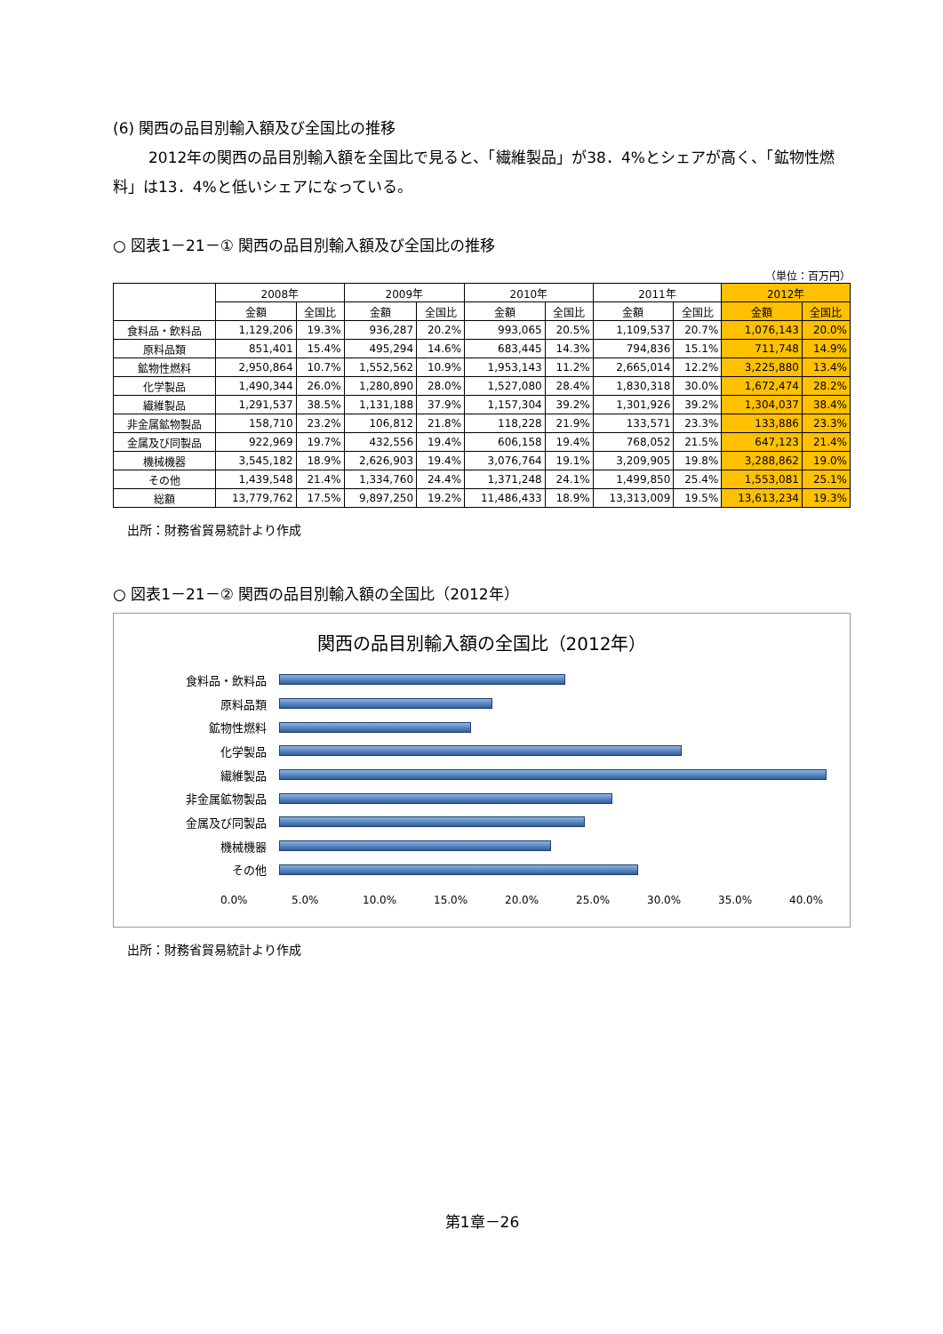(6) 関西の品目別輸入額及び全国比の推移
2012年の関西の品目別輸入額を全国比で見ると、「繊維製品」が38．4%とシェアが高く、「鉱物性燃料」は13．4%と低いシェアになっている。
○ 図表1－21－① 関西の品目別輸入額及び全国比の推移
（単位：百万円）
| | 2008年 | | 2009年 | | 2010年 | | 2011年 | | 2012年 | |
| --- | --- | --- | --- | --- | --- | --- | --- | --- | --- | --- |
| | 金額 | 全国比 | 金額 | 全国比 | 金額 | 全国比 | 金額 | 全国比 | 金額 | 全国比 |
| 食料品・飲料品 | 1,129,206 | 19.3% | 936,287 | 20.2% | 993,065 | 20.5% | 1,109,537 | 20.7% | 1,076,143 | 20.0% |
| 原料品類 | 851,401 | 15.4% | 495,294 | 14.6% | 683,445 | 14.3% | 794,836 | 15.1% | 711,748 | 14.9% |
| 鉱物性燃料 | 2,950,864 | 10.7% | 1,552,562 | 10.9% | 1,953,143 | 11.2% | 2,665,014 | 12.2% | 3,225,880 | 13.4% |
| 化学製品 | 1,490,344 | 26.0% | 1,280,890 | 28.0% | 1,527,080 | 28.4% | 1,830,318 | 30.0% | 1,672,474 | 28.2% |
| 繊維製品 | 1,291,537 | 38.5% | 1,131,188 | 37.9% | 1,157,304 | 39.2% | 1,301,926 | 39.2% | 1,304,037 | 38.4% |
| 非金属鉱物製品 | 158,710 | 23.2% | 106,812 | 21.8% | 118,228 | 21.9% | 133,571 | 23.3% | 133,886 | 23.3% |
| 金属及び同製品 | 922,969 | 19.7% | 432,556 | 19.4% | 606,158 | 19.4% | 768,052 | 21.5% | 647,123 | 21.4% |
| 機械機器 | 3,545,182 | 18.9% | 2,626,903 | 19.4% | 3,076,764 | 19.1% | 3,209,905 | 19.8% | 3,288,862 | 19.0% |
| その他 | 1,439,548 | 21.4% | 1,334,760 | 24.4% | 1,371,248 | 24.1% | 1,499,850 | 25.4% | 1,553,081 | 25.1% |
| 総額 | 13,779,762 | 17.5% | 9,897,250 | 19.2% | 11,486,433 | 18.9% | 13,313,009 | 19.5% | 13,613,234 | 19.3% |
出所：財務省貿易統計より作成
○ 図表1－21－② 関西の品目別輸入額の全国比（2012年）
関西の品目別輸入額の全国比（2012年）
食料品・飲料品
原料品類
鉱物性燃料
化学製品
繊維製品
非金属鉱物製品
金属及び同製品
機械機器
その他
0.0% 5.0% 10.0% 15.0% 20.0% 25.0% 30.0% 35.0% 40.0%
出所：財務省貿易統計より作成
第1章－26